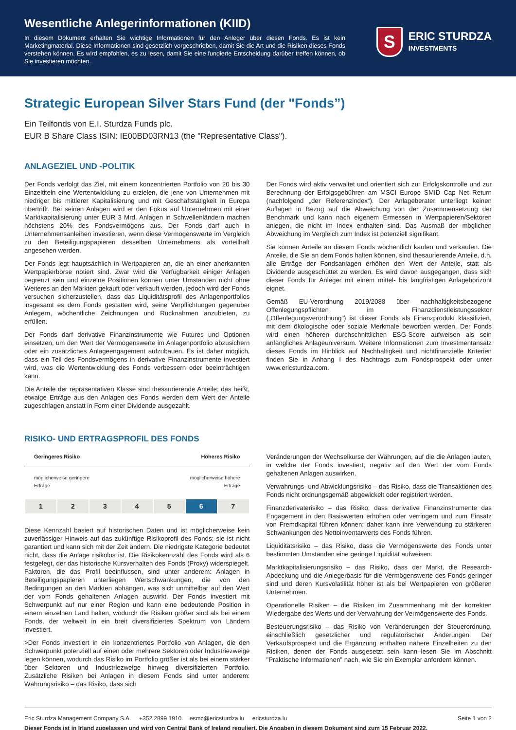Wesentliche Anlegerinformationen (KIID)
In diesem Dokument erhalten Sie wichtige Informationen für den Anleger über diesen Fonds. Es ist kein Marketingmaterial. Diese Informationen sind gesetzlich vorgeschrieben, damit Sie die Art und die Risiken dieses Fonds verstehen können. Es wird empfohlen, es zu lesen, damit Sie eine fundierte Entscheidung darüber treffen können, ob Sie investieren möchten.
S
ERIC STURDZA
INVESTMENTS
Strategic European Silver Stars Fund (der "Fonds”)
Ein Teilfonds von E.I. Sturdza Funds plc.
EUR B Share Class ISIN: IE00BD03RN13 (the "Representative Class").
ANLAGEZIEL UND -POLITIK
Der Fonds verfolgt das Ziel, mit einem konzentrierten Portfolio von 20 bis 30 Einzeltiteln eine Wertentwicklung zu erzielen, die jene von Unternehmen mit niedriger bis mittlerer Kapitalisierung und mit Geschäftstätigkeit in Europa übertrifft. Bei seinen Anlagen wird er den Fokus auf Unternehmen mit einer Marktkapitalisierung unter EUR 3 Mrd. Anlagen in Schwellenländern machen höchstens 20% des Fondsvermögens aus. Der Fonds darf auch in Unternehmensanleihen investieren, wenn diese Vermögenswerte im Vergleich zu den Beteiligungspapieren desselben Unternehmens als vorteilhaft angesehen werden.
Der Fonds legt hauptsächlich in Wertpapieren an, die an einer anerkannten Wertpapierbörse notiert sind. Zwar wird die Verfügbarkeit einiger Anlagen begrenzt sein und einzelne Positionen können unter Umständen nicht ohne Weiteres an den Märkten gekauft oder verkauft werden, jedoch wird der Fonds versuchen sicherzustellen, dass das Liquiditätsprofil des Anlagenportfolios insgesamt es dem Fonds gestatten wird, seine Verpflichtungen gegenüber Anlegern, wöchentliche Zeichnungen und Rücknahmen anzubieten, zu erfüllen.
Der Fonds darf derivative Finanzinstrumente wie Futures und Optionen einsetzen, um den Wert der Vermögenswerte im Anlagenportfolio abzusichern oder ein zusätzliches Anlageengagement aufzubauen. Es ist daher möglich, dass ein Teil des Fondsvermögens in derivative Finanzinstrumente investiert wird, was die Wertentwicklung des Fonds verbessern oder beeinträchtigen kann.
Die Anteile der repräsentativen Klasse sind thesaurierende Anteile; das heißt, etwaige Erträge aus den Anlagen des Fonds werden dem Wert der Anteile zugeschlagen anstatt in Form einer Dividende ausgezahlt.
Der Fonds wird aktiv verwaltet und orientiert sich zur Erfolgskontrolle und zur Berechnung der Erfolgsgebühren am MSCI Europe SMID Cap Net Return (nachfolgend „der Referenzindex“). Der Anlageberater unterliegt keinen Auflagen in Bezug auf die Abweichung von der Zusammensetzung der Benchmark und kann nach eigenem Ermessen in Wertpapieren/Sektoren anlegen, die nicht im Index enthalten sind. Das Ausmaß der möglichen Abweichung im Vergleich zum Index ist potenziell signifikant.
Sie können Anteile an diesem Fonds wöchentlich kaufen und verkaufen. Die Anteile, die Sie an dem Fonds halten können, sind thesaurierende Anteile, d.h. alle Erträge der Fondsanlagen erhöhen den Wert der Anteile, statt als Dividende ausgeschüttet zu werden. Es wird davon ausgegangen, dass sich dieser Fonds für Anleger mit einem mittel- bis langfristigen Anlagehorizont eignet.
Gemäß EU-Verordnung 2019/2088 über nachhaltigkeitsbezogene Offenlegungspflichten im Finanzdienstleistungssektor („Offenlegungsverordnung“) ist dieser Fonds als Finanzprodukt klassifiziert, mit dem ökologische oder soziale Merkmale beworben werden. Der Fonds wird einen höheren durchschnittlichen ESG-Score aufweisen als sein anfängliches Anlageuniversum. Weitere Informationen zum Investmentansatz dieses Fonds im Hinblick auf Nachhaltigkeit und nichtfinanzielle Kriterien finden Sie in Anhang I des Nachtrags zum Fondsprospekt oder unter www.ericsturdza.com.
RISIKO- UND ERTRAGSPROFIL DES FONDS
Geringeres Risiko Höheres Risiko
möglicherweise geringere
Erträge möglicherweise höhere
Erträge
| 1 | 2 | 3 | 4 | 5 | 6 | 7 |
Diese Kennzahl basiert auf historischen Daten und ist möglicherweise kein zuverlässiger Hinweis auf das zukünftige Risikoprofil des Fonds; sie ist nicht garantiert und kann sich mit der Zeit ändern. Die niedrigste Kategorie bedeutet nicht, dass die Anlage risikolos ist. Die Risikokennzahl des Fonds wird als 6 festgelegt, der das historische Kursverhalten des Fonds (Proxy) widerspiegelt. Faktoren, die das Profil beeinflussen, sind unter anderem: Anlagen in Beteiligungspapieren unterliegen Wertschwankungen, die von den Bedingungen an den Märkten abhängen, was sich unmittelbar auf den Wert der vom Fonds gehaltenen Anlagen auswirkt. Der Fonds investiert mit Schwerpunkt auf nur einer Region und kann eine bedeutende Position in einem einzelnen Land halten, wodurch die Risiken größer sind als bei einem Fonds, der weltweit in ein breit diversifiziertes Spektrum von Ländern investiert.
>Der Fonds investiert in ein konzentriertes Portfolio von Anlagen, die den Schwerpunkt potenziell auf einen oder mehrere Sektoren oder Industriezweige legen können, wodurch das Risiko im Portfolio größer ist als bei einem stärker über Sektoren und Industriezweige hinweg diversifizierten Portfolio. Zusätzliche Risiken bei Anlagen in diesem Fonds sind unter anderem: Währungsrisiko – das Risiko, dass sich
Veränderungen der Wechselkurse der Währungen, auf die die Anlagen lauten, in welche der Fonds investiert, negativ auf den Wert der vom Fonds gehaltenen Anlagen auswirken.
Verwahrungs- und Abwicklungsrisiko – das Risiko, dass die Transaktionen des Fonds nicht ordnungsgemäß abgewickelt oder registriert werden.
Finanzderivaterisiko – das Risiko, dass derivative Finanzinstrumente das Engagement in den Basiswerten erhöhen oder verringern und zum Einsatz von Fremdkapital führen können; daher kann ihre Verwendung zu stärkeren Schwankungen des Nettoinventarwerts des Fonds führen.
Liquiditätsrisiko – das Risiko, dass die Vermögenswerte des Fonds unter bestimmten Umständen eine geringe Liquidität aufweisen.
Marktkapitalisierungsrisiko – das Risiko, dass der Markt, die Research-Abdeckung und die Anlegerbasis für die Vermögenswerte des Fonds geringer sind und deren Kursvolatilität höher ist als bei Wertpapieren von größeren Unternehmen.
Operationelle Risiken – die Risiken im Zusammenhang mit der korrekten Wiedergabe des Werts und der Verwahrung der Vermögenswerte des Fonds.
Besteuerungsrisiko – das Risiko von Veränderungen der Steuerordnung, einschließlich gesetzlicher und regulatorischer Änderungen. Der Verkaufsprospekt und die Ergänzung enthalten nähere Einzelheiten zu den Risiken, denen der Fonds ausgesetzt sein kann–lesen Sie im Abschnitt "Praktische Informationen" nach, wie Sie ein Exemplar anfordern können.
Eric Sturdza Management Company S.A. +352 2899 1910 esmc@ericsturdza.lu ericsturdza.lu Seite 1 von 2
Dieser Fonds ist in Irland zugelassen und wird von Central Bank of Ireland reguliert. Die Angaben in diesem Dokument sind zum 15 Februar 2022.